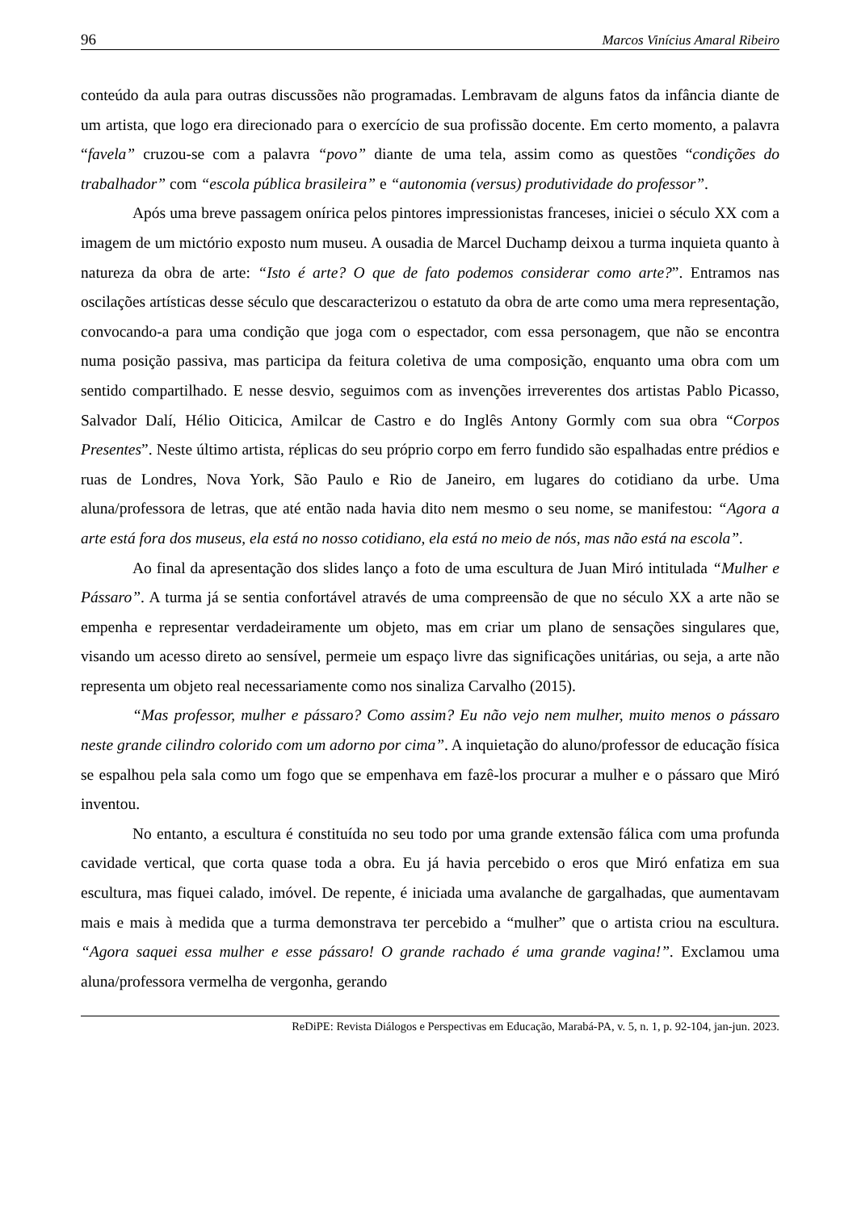96 Marcos Vinícius Amaral Ribeiro
conteúdo da aula para outras discussões não programadas. Lembravam de alguns fatos da infância diante de um artista, que logo era direcionado para o exercício de sua profissão docente. Em certo momento, a palavra “favela” cruzou-se com a palavra “povo” diante de uma tela, assim como as questões “condições do trabalhador” com “escola pública brasileira” e “autonomia (versus) produtividade do professor”.
Após uma breve passagem onírica pelos pintores impressionistas franceses, iniciei o século XX com a imagem de um mictório exposto num museu. A ousadia de Marcel Duchamp deixou a turma inquieta quanto à natureza da obra de arte: “Isto é arte? O que de fato podemos considerar como arte?”. Entramos nas oscilações artísticas desse século que descaracterizou o estatuto da obra de arte como uma mera representação, convocando-a para uma condição que joga com o espectador, com essa personagem, que não se encontra numa posição passiva, mas participa da feitura coletiva de uma composição, enquanto uma obra com um sentido compartilhado. E nesse desvio, seguimos com as invenções irreverentes dos artistas Pablo Picasso, Salvador Dalí, Hélio Oiticica, Amilcar de Castro e do Inglês Antony Gormly com sua obra “Corpos Presentes”. Neste último artista, réplicas do seu próprio corpo em ferro fundido são espalhadas entre prédios e ruas de Londres, Nova York, São Paulo e Rio de Janeiro, em lugares do cotidiano da urbe. Uma aluna/professora de letras, que até então nada havia dito nem mesmo o seu nome, se manifestou: “Agora a arte está fora dos museus, ela está no nosso cotidiano, ela está no meio de nós, mas não está na escola”.
Ao final da apresentação dos slides lanço a foto de uma escultura de Juan Miró intitulada “Mulher e Pássaro”. A turma já se sentia confortável através de uma compreensão de que no século XX a arte não se empenha e representar verdadeiramente um objeto, mas em criar um plano de sensações singulares que, visando um acesso direto ao sensível, permeie um espaço livre das significações unitárias, ou seja, a arte não representa um objeto real necessariamente como nos sinaliza Carvalho (2015).
“Mas professor, mulher e pássaro? Como assim? Eu não vejo nem mulher, muito menos o pássaro neste grande cilindro colorido com um adorno por cima”. A inquietação do aluno/professor de educação física se espalhou pela sala como um fogo que se empenhava em fazê-los procurar a mulher e o pássaro que Miró inventou.
No entanto, a escultura é constituída no seu todo por uma grande extensão fálica com uma profunda cavidade vertical, que corta quase toda a obra. Eu já havia percebido o eros que Miró enfatiza em sua escultura, mas fiquei calado, imóvel. De repente, é iniciada uma avalanche de gargalhadas, que aumentavam mais e mais à medida que a turma demonstrava ter percebido a “mulher” que o artista criou na escultura. “Agora saquei essa mulher e esse pássaro! O grande rachado é uma grande vagina!”. Exclamou uma aluna/professora vermelha de vergonha, gerando
ReDiPE: Revista Diálogos e Perspectivas em Educação, Marabá-PA, v. 5, n. 1, p. 92-104, jan-jun. 2023.